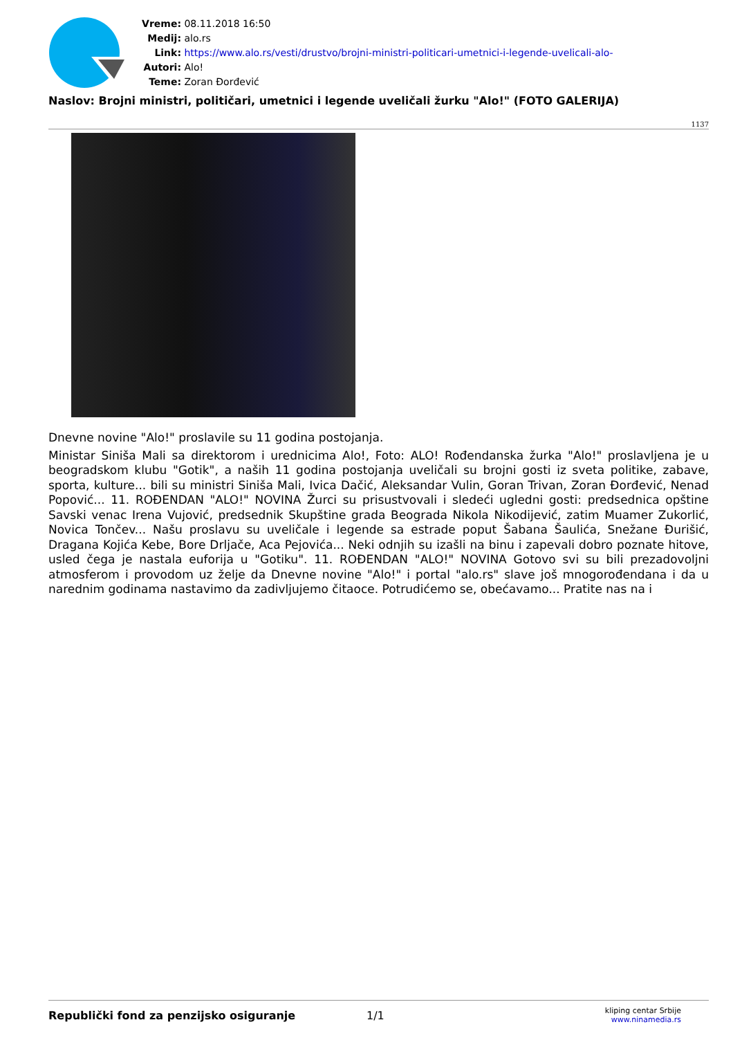Vreme: 08.11.2018 16:50
Medij: alo.rs
Link: https://www.alo.rs/vesti/drustvo/brojni-ministri-politicari-umetnici-i-legende-uvelicali-alo-
Autori: Alo!
Teme: Zoran Đorđević
Naslov: Brojni ministri, političari, umetnici i legende uveličali žurku "Alo!" (FOTO GALERIJA)
1137
Dnevne novine "Alo!" proslavile su 11 godina postojanja.
Ministar Siniša Mali sa direktorom i urednicima Alo!, Foto: ALO! Rođendanska žurka "Alo!" proslavljena je u beogradskom klubu "Gotik", a naših 11 godina postojanja uveličali su brojni gosti iz sveta politike, zabave, sporta, kulture... bili su ministri Siniša Mali, Ivica Dačić, Aleksandar Vulin, Goran Trivan, Zoran Đorđević, Nenad Popović... 11. ROĐENDAN "ALO!" NOVINA Žurci su prisustvovali i sledeći ugledni gosti: predsednica opštine Savski venac Irena Vujović, predsednik Skupštine grada Beograda Nikola Nikodijević, zatim Muamer Zukorlić, Novica Tončev... Našu proslavu su uveličale i legende sa estrade poput Šabana Šaulića, Snežane Đurišić, Dragana Kojića Kebe, Bore Drljače, Aca Pejovića... Neki odnjih su izašli na binu i zapevali dobro poznate hitove, usled čega je nastala euforija u "Gotiku". 11. ROĐENDAN "ALO!" NOVINA Gotovo svi su bili prezadovoljni atmosferom i provodom uz želje da Dnevne novine "Alo!" i portal "alo.rs" slave još mnogorođendana i da u narednim godinama nastavimo da zadivljujemo čitaoce. Potrudićemo se, obećavamo... Pratite nas na i
Republički fond za penzijsko osiguranje 1/1
kliping centar Srbije
www.ninamedia.rs